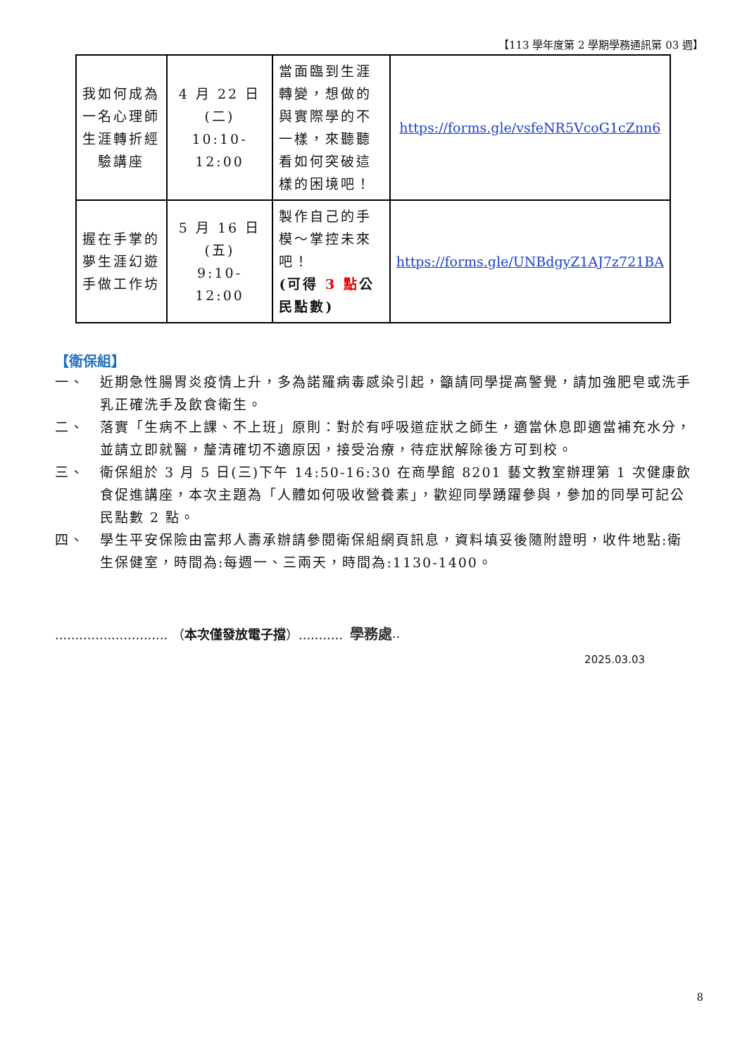【113 學年度第 2 學期學務通訊第 03 週】
| 我如何成為一名心理師生涯轉折經驗講座 | 4 月 22 日(二) 10:10-12:00 | 當面臨到生涯轉變，想做的與實際學的不一樣，來聽聽看如何突破這樣的困境吧！ | https://forms.gle/vsfeNR5VcoG1cZnn6 |
| 握在手掌的夢生涯幻遊手做工作坊 | 5 月 16 日(五) 9:10-12:00 | 製作自己的手模～掌控未來吧！ (可得 3 點 公民點數) | https://forms.gle/UNBdgyZ1AJ7z721BA |
【衛保組】
一、 近期急性腸胃炎疫情上升，多為諾羅病毒感染引起，籲請同學提高警覺，請加強肥皂或洗手乳正確洗手及飲食衛生。
二、 落實「生病不上課、不上班」原則：對於有呼吸道症狀之師生，適當休息即適當補充水分，並請立即就醫，釐清確切不適原因，接受治療，待症狀解除後方可到校。
三、 衛保組於 3 月 5 日(三)下午 14:50-16:30 在商學館 8201 藝文教室辦理第 1 次健康飲食促進講座，本次主題為「人體如何吸收營養素」，歡迎同學踴躍參與，參加的同學可記公民點數 2 點。
四、 學生平安保險由富邦人壽承辦請參閱衛保組網頁訊息，資料填妥後隨附證明，收件地點:衛生保健室，時間為:每週一、三兩天，時間為:1130-1400。
............................ （本次僅發放電子擋）........... 學務處..
2025.03.03
8